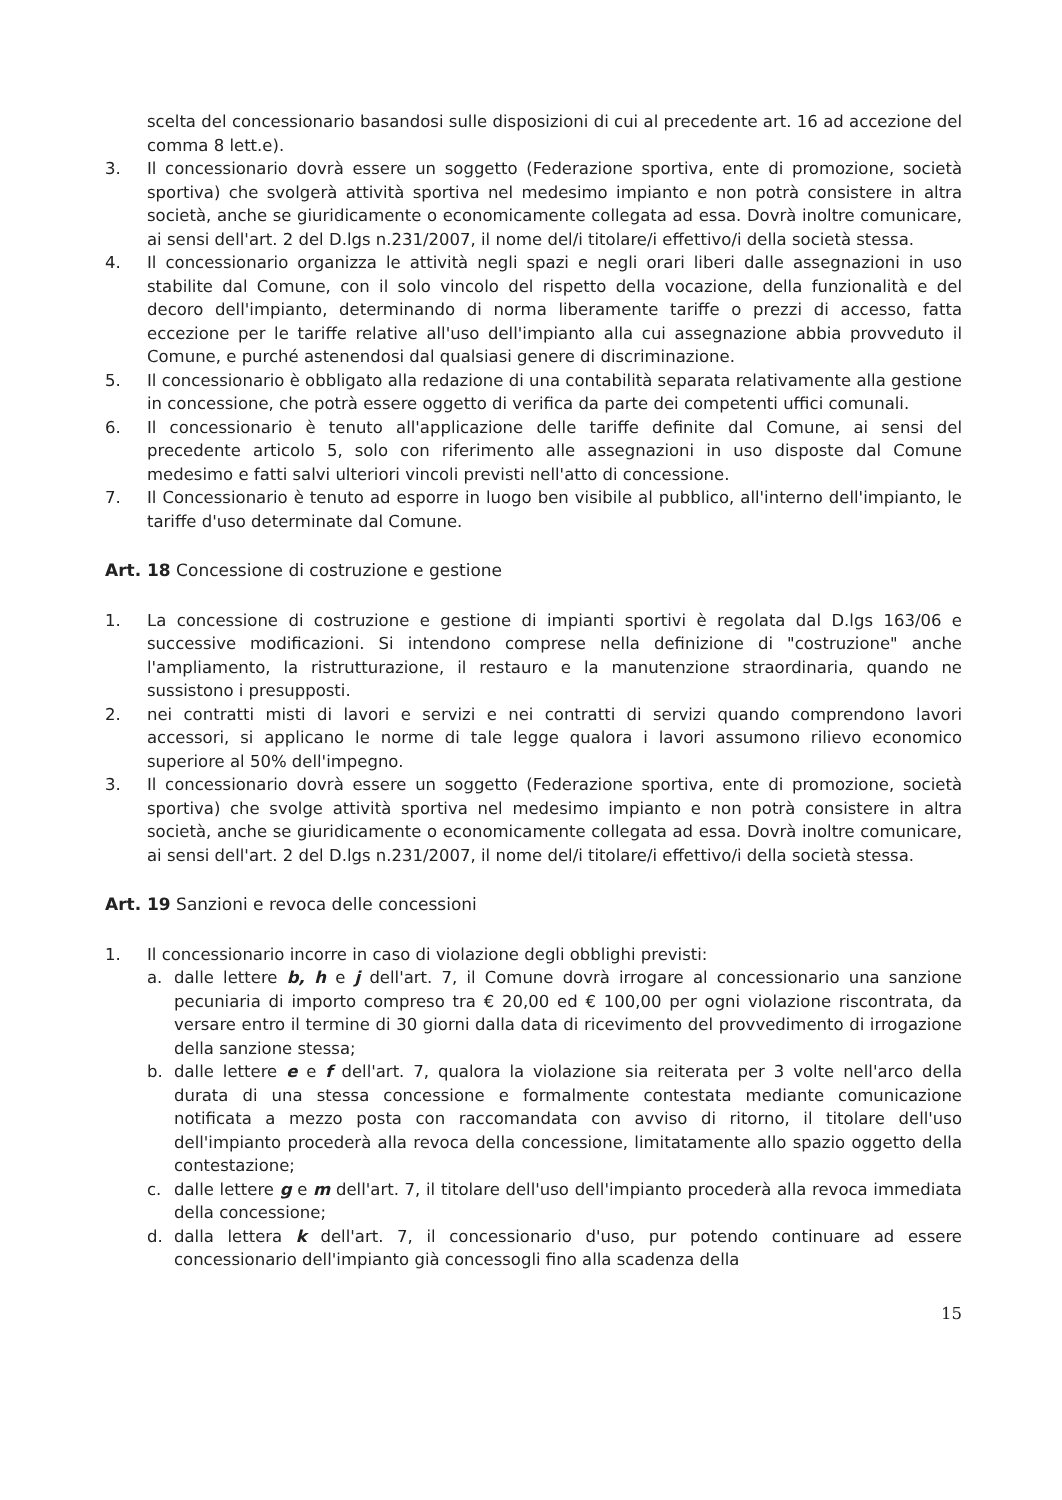scelta del concessionario basandosi sulle disposizioni di cui al precedente art. 16 ad accezione del comma 8 lett.e).
3. Il concessionario dovrà essere un soggetto (Federazione sportiva, ente di promozione, società sportiva) che svolgerà attività sportiva nel medesimo impianto e non potrà consistere in altra società, anche se giuridicamente o economicamente collegata ad essa. Dovrà inoltre comunicare, ai sensi dell'art. 2 del D.lgs n.231/2007, il nome del/i titolare/i effettivo/i della società stessa.
4. Il concessionario organizza le attività negli spazi e negli orari liberi dalle assegnazioni in uso stabilite dal Comune, con il solo vincolo del rispetto della vocazione, della funzionalità e del decoro dell'impianto, determinando di norma liberamente tariffe o prezzi di accesso, fatta eccezione per le tariffe relative all'uso dell'impianto alla cui assegnazione abbia provveduto il Comune, e purché astenendosi dal qualsiasi genere di discriminazione.
5. Il concessionario è obbligato alla redazione di una contabilità separata relativamente alla gestione in concessione, che potrà essere oggetto di verifica da parte dei competenti uffici comunali.
6. Il concessionario è tenuto all'applicazione delle tariffe definite dal Comune, ai sensi del precedente articolo 5, solo con riferimento alle assegnazioni in uso disposte dal Comune medesimo e fatti salvi ulteriori vincoli previsti nell'atto di concessione.
7. Il Concessionario è tenuto ad esporre in luogo ben visibile al pubblico, all'interno dell'impianto, le tariffe d'uso determinate dal Comune.
Art. 18 Concessione di costruzione e gestione
1. La concessione di costruzione e gestione di impianti sportivi è regolata dal D.lgs 163/06 e successive modificazioni. Si intendono comprese nella definizione di "costruzione" anche l'ampliamento, la ristrutturazione, il restauro e la manutenzione straordinaria, quando ne sussistono i presupposti.
2. nei contratti misti di lavori e servizi e nei contratti di servizi quando comprendono lavori accessori, si applicano le norme di tale legge qualora i lavori assumono rilievo economico superiore al 50% dell'impegno.
3. Il concessionario dovrà essere un soggetto (Federazione sportiva, ente di promozione, società sportiva) che svolge attività sportiva nel medesimo impianto e non potrà consistere in altra società, anche se giuridicamente o economicamente collegata ad essa. Dovrà inoltre comunicare, ai sensi dell'art. 2 del D.lgs n.231/2007, il nome del/i titolare/i effettivo/i della società stessa.
Art. 19 Sanzioni e revoca delle concessioni
1. Il concessionario incorre in caso di violazione degli obblighi previsti:
a. dalle lettere b, h e j dell'art. 7, il Comune dovrà irrogare al concessionario una sanzione pecuniaria di importo compreso tra € 20,00 ed € 100,00 per ogni violazione riscontrata, da versare entro il termine di 30 giorni dalla data di ricevimento del provvedimento di irrogazione della sanzione stessa;
b. dalle lettere e e f dell'art. 7, qualora la violazione sia reiterata per 3 volte nell'arco della durata di una stessa concessione e formalmente contestata mediante comunicazione notificata a mezzo posta con raccomandata con avviso di ritorno, il titolare dell'uso dell'impianto procederà alla revoca della concessione, limitatamente allo spazio oggetto della contestazione;
c. dalle lettere g e m dell'art. 7, il titolare dell'uso dell'impianto procederà alla revoca immediata della concessione;
d. dalla lettera k dell'art. 7, il concessionario d'uso, pur potendo continuare ad essere concessionario dell'impianto già concessogli fino alla scadenza della
15